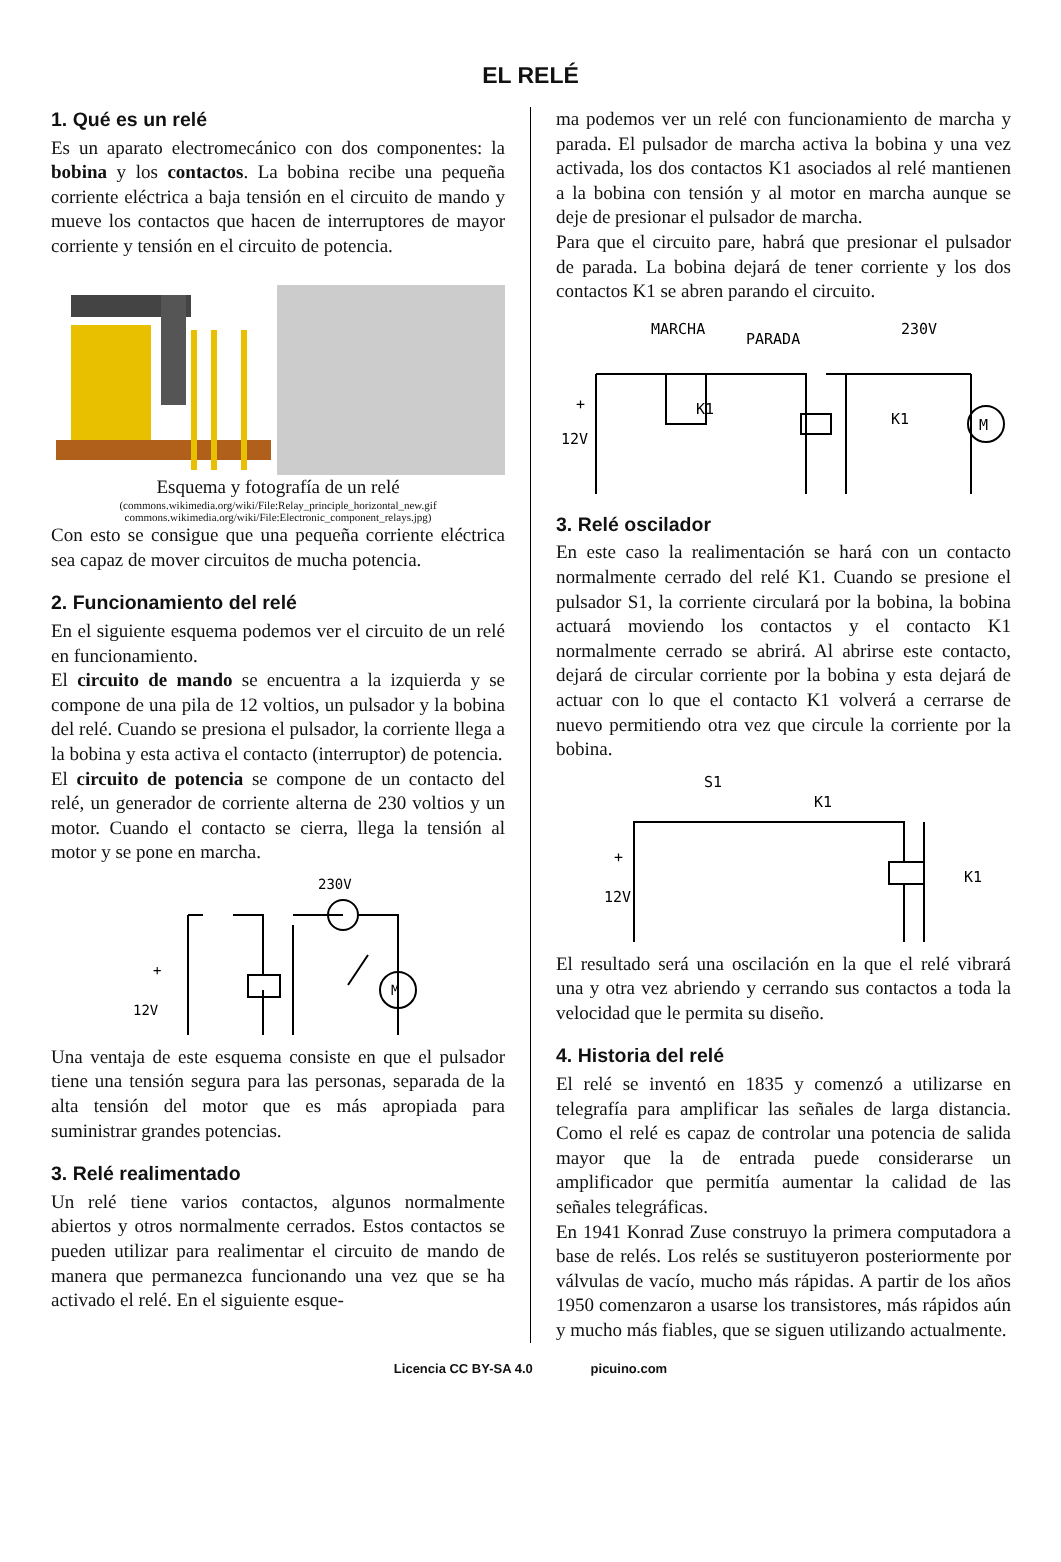EL RELÉ
1. Qué es un relé
Es un aparato electromecánico con dos componentes: la bobina y los contactos. La bobina recibe una pequeña corriente eléctrica a baja tensión en el circuito de mando y mueve los contactos que hacen de interruptores de mayor corriente y tensión en el circuito de potencia.
Esquema y fotografía de un relé
(commons.wikimedia.org/wiki/File:Relay_principle_horizontal_new.gif
commons.wikimedia.org/wiki/File:Electronic_component_relays.jpg)
Con esto se consigue que una pequeña corriente eléctrica sea capaz de mover circuitos de mucha potencia.
2. Funcionamiento del relé
En el siguiente esquema podemos ver el circuito de un relé en funcionamiento.
El circuito de mando se encuentra a la izquierda y se compone de una pila de 12 voltios, un pulsador y la bobina del relé. Cuando se presiona el pulsador, la corriente llega a la bobina y esta activa el contacto (interruptor) de potencia.
El circuito de potencia se compone de un contacto del relé, un generador de corriente alterna de 230 voltios y un motor. Cuando el contacto se cierra, llega la tensión al motor y se pone en marcha.
230V
M
12V
+
Una ventaja de este esquema consiste en que el pulsador tiene una tensión segura para las personas, separada de la alta tensión del motor que es más apropiada para suministrar grandes potencias.
3. Relé realimentado
Un relé tiene varios contactos, algunos normalmente abiertos y otros normalmente cerrados. Estos contactos se pueden utilizar para realimentar el circuito de mando de manera que permanezca funcionando una vez que se ha activado el relé. En el siguiente esque-
ma podemos ver un relé con funcionamiento de marcha y parada. El pulsador de marcha activa la bobina y una vez activada, los dos contactos K1 asociados al relé mantienen a la bobina con tensión y al motor en marcha aunque se deje de presionar el pulsador de marcha.
Para que el circuito pare, habrá que presionar el pulsador de parada. La bobina dejará de tener corriente y los dos contactos K1 se abren parando el circuito.
MARCHA
PARADA
230V
K1
K1
12V
+
M
3. Relé oscilador
En este caso la realimentación se hará con un contacto normalmente cerrado del relé K1. Cuando se presione el pulsador S1, la corriente circulará por la bobina, la bobina actuará moviendo los contactos y el contacto K1 normalmente cerrado se abrirá. Al abrirse este contacto, dejará de circular corriente por la bobina y esta dejará de actuar con lo que el contacto K1 volverá a cerrarse de nuevo permitiendo otra vez que circule la corriente por la bobina.
S1
K1
K1
12V
+
El resultado será una oscilación en la que el relé vibrará una y otra vez abriendo y cerrando sus contactos a toda la velocidad que le permita su diseño.
4. Historia del relé
El relé se inventó en 1835 y comenzó a utilizarse en telegrafía para amplificar las señales de larga distancia. Como el relé es capaz de controlar una potencia de salida mayor que la de entrada puede considerarse un amplificador que permitía aumentar la calidad de las señales telegráficas.
En 1941 Konrad Zuse construyo la primera computadora a base de relés. Los relés se sustituyeron posteriormente por válvulas de vacío, mucho más rápidas. A partir de los años 1950 comenzaron a usarse los transistores, más rápidos aún y mucho más fiables, que se siguen utilizando actualmente.
Licencia CC BY-SA 4.0 picuino.com